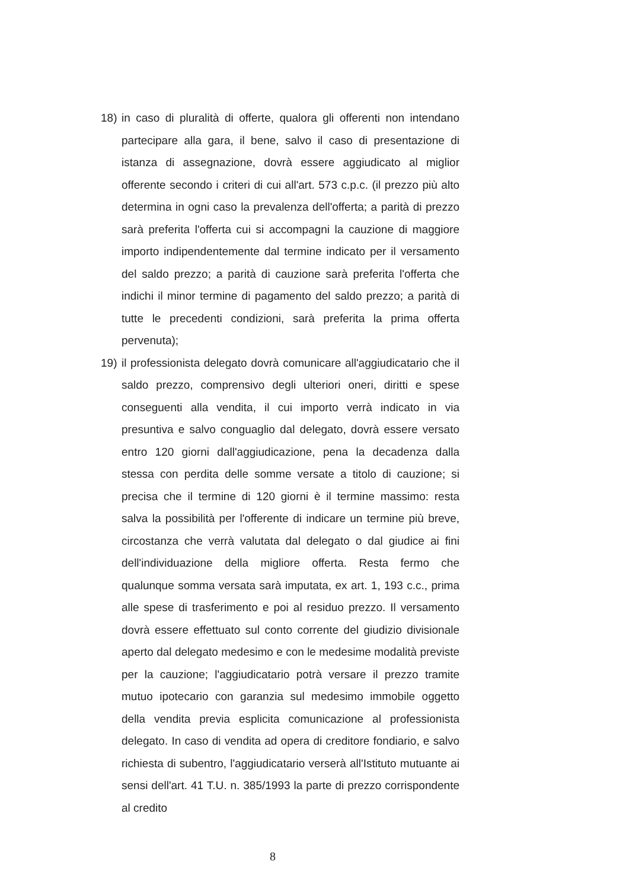18) in caso di pluralità di offerte, qualora gli offerenti non intendano partecipare alla gara, il bene, salvo il caso di presentazione di istanza di assegnazione, dovrà essere aggiudicato al miglior offerente secondo i criteri di cui all'art. 573 c.p.c. (il prezzo più alto determina in ogni caso la prevalenza dell'offerta; a parità di prezzo sarà preferita l'offerta cui si accompagni la cauzione di maggiore importo indipendentemente dal termine indicato per il versamento del saldo prezzo; a parità di cauzione sarà preferita l'offerta che indichi il minor termine di pagamento del saldo prezzo; a parità di tutte le precedenti condizioni, sarà preferita la prima offerta pervenuta);
19) il professionista delegato dovrà comunicare all'aggiudicatario che il saldo prezzo, comprensivo degli ulteriori oneri, diritti e spese conseguenti alla vendita, il cui importo verrà indicato in via presuntiva e salvo conguaglio dal delegato, dovrà essere versato entro 120 giorni dall'aggiudicazione, pena la decadenza dalla stessa con perdita delle somme versate a titolo di cauzione; si precisa che il termine di 120 giorni è il termine massimo: resta salva la possibilità per l'offerente di indicare un termine più breve, circostanza che verrà valutata dal delegato o dal giudice ai fini dell'individuazione della migliore offerta. Resta fermo che qualunque somma versata sarà imputata, ex art. 1, 193 c.c., prima alle spese di trasferimento e poi al residuo prezzo. Il versamento dovrà essere effettuato sul conto corrente del giudizio divisionale aperto dal delegato medesimo e con le medesime modalità previste per la cauzione; l'aggiudicatario potrà versare il prezzo tramite mutuo ipotecario con garanzia sul medesimo immobile oggetto della vendita previa esplicita comunicazione al professionista delegato. In caso di vendita ad opera di creditore fondiario, e salvo richiesta di subentro, l'aggiudicatario verserà all'Istituto mutuante ai sensi dell'art. 41 T.U. n. 385/1993 la parte di prezzo corrispondente al credito
8